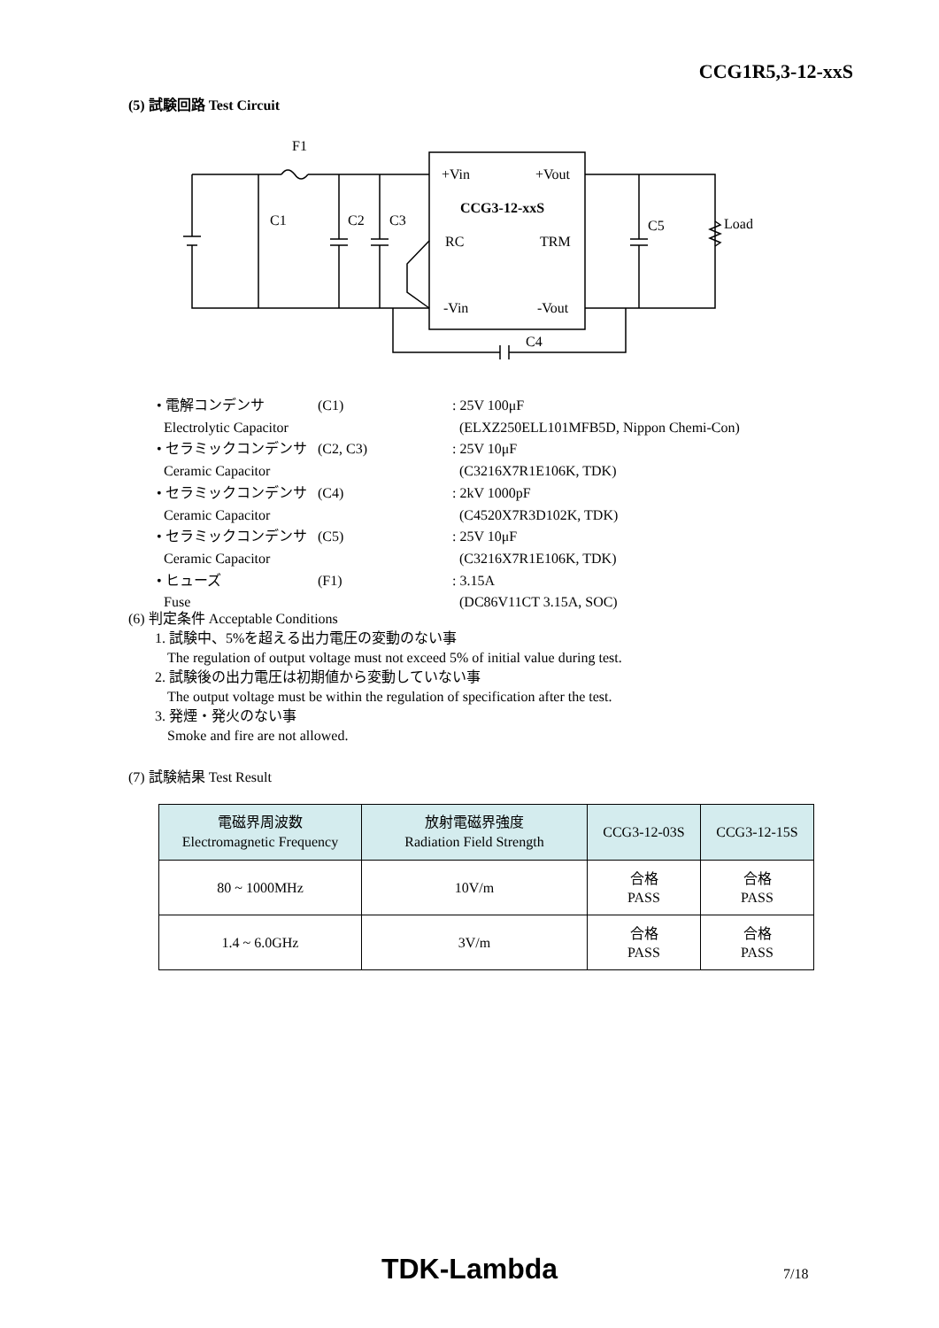CCG1R5,3-12-xxS
(5) 試験回路 Test Circuit
F1
C1
C2
C3
C5
Load
C4
+Vin
+Vout
CCG3-12-xxS
RC
TRM
-Vin
-Vout
| • 電解コンデンサ | (C1) | : 25V 100μF |
| Electrolytic Capacitor | | (ELXZ250ELL101MFB5D, Nippon Chemi-Con) |
| • セラミックコンデンサ | (C2, C3) | : 25V 10μF |
| Ceramic Capacitor | | (C3216X7R1E106K, TDK) |
| • セラミックコンデンサ | (C4) | : 2kV 1000pF |
| Ceramic Capacitor | | (C4520X7R3D102K, TDK) |
| • セラミックコンデンサ | (C5) | : 25V 10μF |
| Ceramic Capacitor | | (C3216X7R1E106K, TDK) |
| • ヒューズ | (F1) | : 3.15A |
| Fuse | | (DC86V11CT 3.15A, SOC) |
(6) 判定条件 Acceptable Conditions
1. 試験中、5%を超える出力電圧の変動のない事
The regulation of output voltage must not exceed 5% of initial value during test.
2. 試験後の出力電圧は初期値から変動していない事
The output voltage must be within the regulation of specification after the test.
3. 発煙・発火のない事
Smoke and fire are not allowed.
(7) 試験結果 Test Result
| 電磁界周波数 Electromagnetic Frequency | 放射電磁界強度 Radiation Field Strength | CCG3-12-03S | CCG3-12-15S |
| --- | --- | --- | --- |
| 80 ~ 1000MHz | 10V/m | 合格 PASS | 合格 PASS |
| 1.4 ~ 6.0GHz | 3V/m | 合格 PASS | 合格 PASS |
TDK-Lambda 7/18